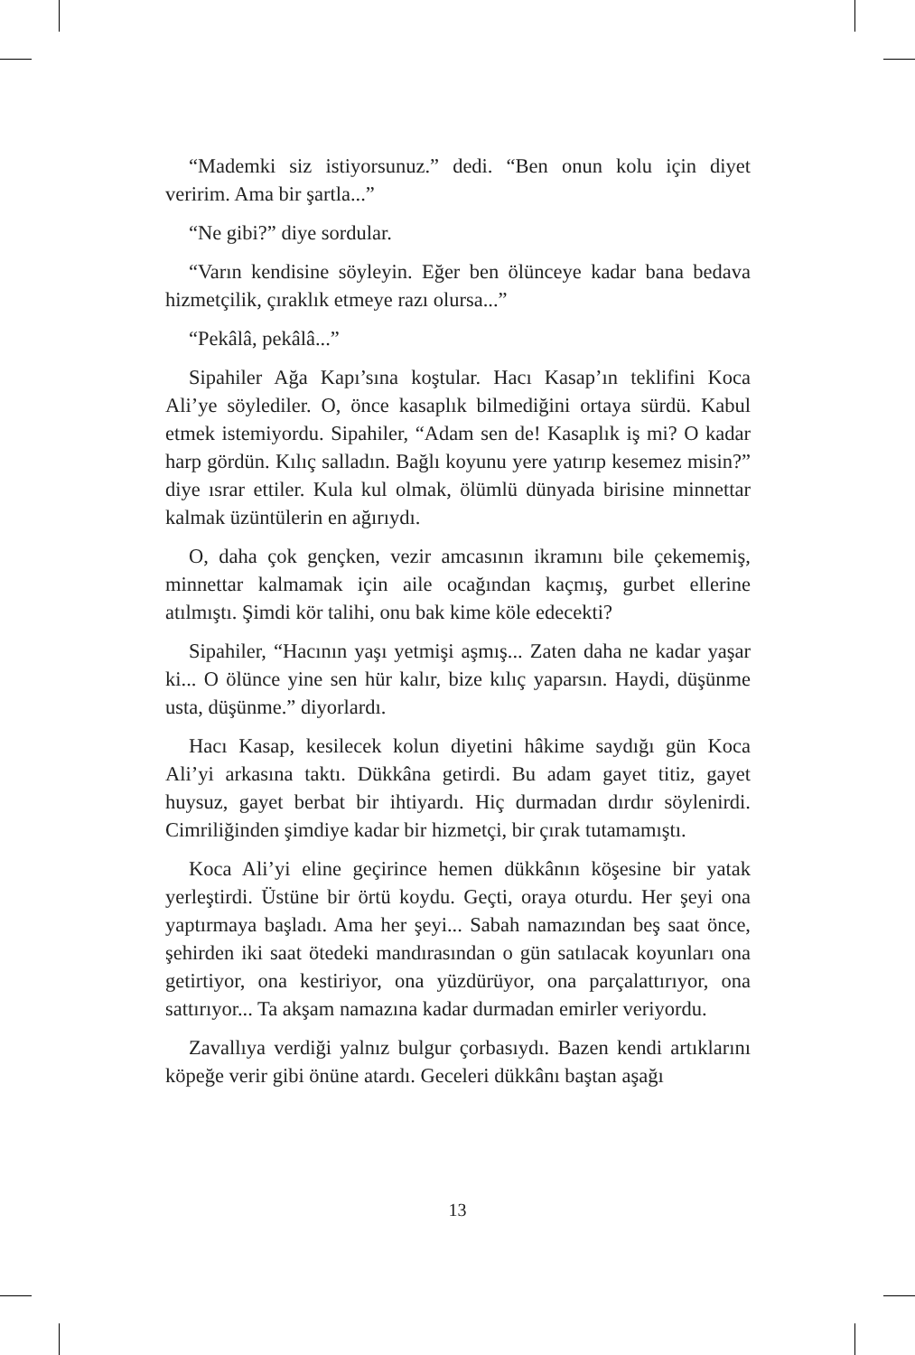“Mademki siz istiyorsunuz.” dedi. “Ben onun kolu için diyet veririm. Ama bir şartla...”
“Ne gibi?” diye sordular.
“Varın kendisine söyleyin. Eğer ben ölünceye kadar bana bedava hizmetçilik, çıraklık etmeye razı olursa...”
“Pekâlâ, pekâlâ...”
Sipahiler Ağa Kapı’sına koştular. Hacı Kasap’ın teklifini Koca Ali’ye söylediler. O, önce kasaplık bilmediğini ortaya sürdü. Kabul etmek istemiyordu. Sipahiler, “Adam sen de! Kasaplık iş mi? O kadar harp gördün. Kılıç salladın. Bağlı koyunu yere yatırıp kesemez misin?” diye ısrar ettiler. Kula kul olmak, ölümlü dünyada birisine minnettar kalmak üzüntülerin en ağırıydı.
O, daha çok gençken, vezir amcasının ikramını bile çekememiş, minnettar kalmamak için aile ocağından kaçmış, gurbet ellerine atılmıştı. Şimdi kör talihi, onu bak kime köle edecekti?
Sipahiler, “Hacının yaşı yetmişi aşmış... Zaten daha ne kadar yaşar ki... O ölünce yine sen hür kalır, bize kılıç yaparsın. Haydi, düşünme usta, düşünme.” diyorlardı.
Hacı Kasap, kesilecek kolun diyetini hâkime saydığı gün Koca Ali’yi arkasına taktı. Dükkâna getirdi. Bu adam gayet titiz, gayet huysuz, gayet berbat bir ihtiyardı. Hiç durmadan dırdır söylenirdi. Cimriliğinden şimdiye kadar bir hizmetçi, bir çırak tutamamıştı.
Koca Ali’yi eline geçirince hemen dükkânın köşesine bir yatak yerleştirdi. Üstüne bir örtü koydu. Geçti, oraya oturdu. Her şeyi ona yaptırmaya başladı. Ama her şeyi... Sabah namazından beş saat önce, şehirden iki saat ötedeki mandırasından o gün satılacak koyunları ona getirtiyor, ona kestiriyor, ona yüzdürüyor, ona parçalattırıyor, ona sattırıyor... Ta akşam namazına kadar durmadan emirler veriyordu.
Zavallıya verdiği yalnız bulgur çorbasıydı. Bazen kendi artıklarını köpeğe verir gibi önüne atardı. Geceleri dükkânı baştan aşağı
13